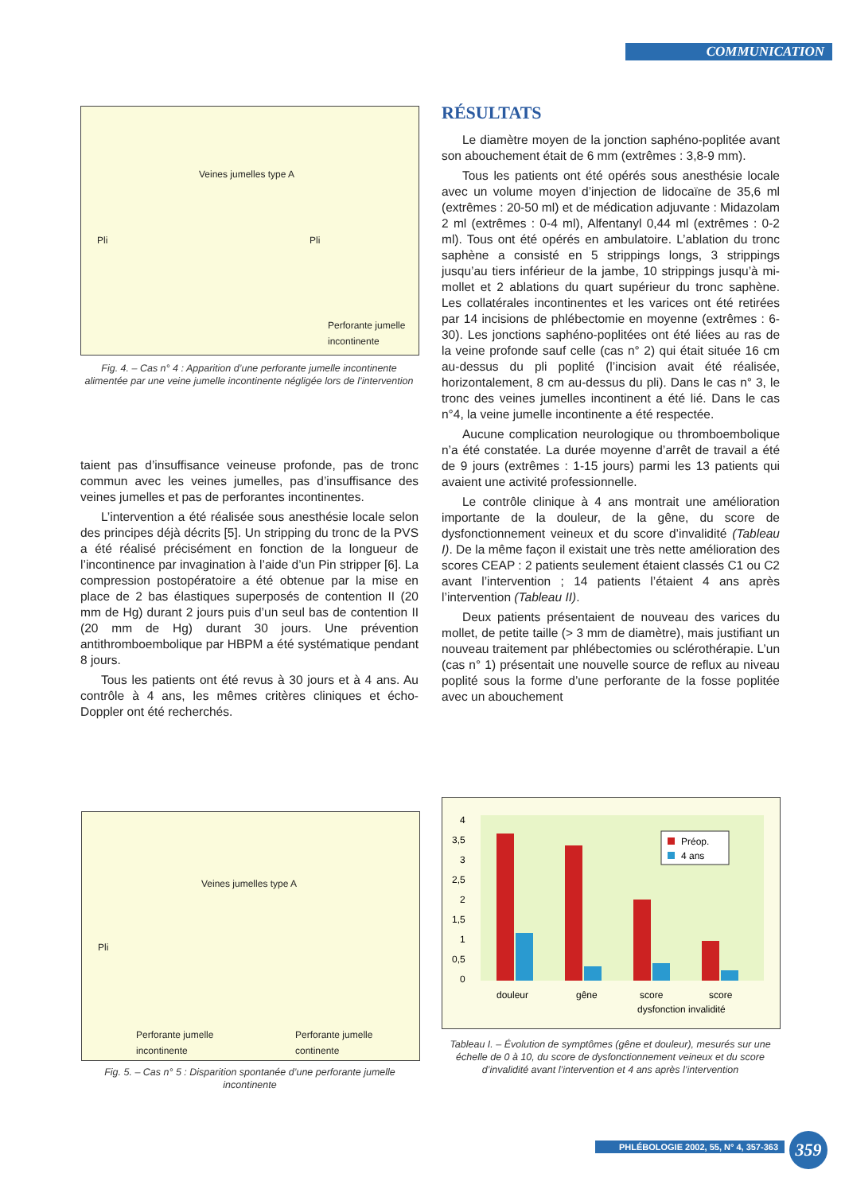COMMUNICATION
Veines jumelles type A
Pli Pli
Perforante jumelle
incontinente
Fig. 4. – Cas n° 4 : Apparition d’une perforante jumelle incontinente alimentée par une veine jumelle incontinente négligée lors de l’intervention
taient pas d’insuffisance veineuse profonde, pas de tronc commun avec les veines jumelles, pas d’insuffisance des veines jumelles et pas de perforantes incontinentes.
L’intervention a été réalisée sous anesthésie locale selon des principes déjà décrits [5]. Un stripping du tronc de la PVS a été réalisé précisément en fonction de la longueur de l’incontinence par invagination à l’aide d’un Pin stripper [6]. La compression postopératoire a été obtenue par la mise en place de 2 bas élastiques superposés de contention II (20 mm de Hg) durant 2 jours puis d’un seul bas de contention II (20 mm de Hg) durant 30 jours. Une prévention antithromboembolique par HBPM a été systématique pendant 8 jours.
Tous les patients ont été revus à 30 jours et à 4 ans. Au contrôle à 4 ans, les mêmes critères cliniques et écho-Doppler ont été recherchés.
RÉSULTATS
Le diamètre moyen de la jonction saphéno-poplitée avant son abouchement était de 6 mm (extrêmes : 3,8-9 mm).
Tous les patients ont été opérés sous anesthésie locale avec un volume moyen d’injection de lidocaïne de 35,6 ml (extrêmes : 20-50 ml) et de médication adjuvante : Midazolam 2 ml (extrêmes : 0-4 ml), Alfentanyl 0,44 ml (extrêmes : 0-2 ml). Tous ont été opérés en ambulatoire. L’ablation du tronc saphène a consisté en 5 strippings longs, 3 strippings jusqu’au tiers inférieur de la jambe, 10 strippings jusqu’à mi-mollet et 2 ablations du quart supérieur du tronc saphène. Les collatérales incontinentes et les varices ont été retirées par 14 incisions de phlébectomie en moyenne (extrêmes : 6-30). Les jonctions saphéno-poplitées ont été liées au ras de la veine profonde sauf celle (cas n° 2) qui était située 16 cm au-dessus du pli poplité (l’incision avait été réalisée, horizontalement, 8 cm au-dessus du pli). Dans le cas n° 3, le tronc des veines jumelles incontinent a été lié. Dans le cas n°4, la veine jumelle incontinente a été respectée.
Aucune complication neurologique ou thromboembolique n’a été constatée. La durée moyenne d’arrêt de travail a été de 9 jours (extrêmes : 1-15 jours) parmi les 13 patients qui avaient une activité professionnelle.
Le contrôle clinique à 4 ans montrait une amélioration importante de la douleur, de la gêne, du score de dysfonctionnement veineux et du score d’invalidité (Tableau I). De la même façon il existait une très nette amélioration des scores CEAP : 2 patients seulement étaient classés C1 ou C2 avant l’intervention ; 14 patients l’étaient 4 ans après l’intervention (Tableau II).
Deux patients présentaient de nouveau des varices du mollet, de petite taille (> 3 mm de diamètre), mais justifiant un nouveau traitement par phlébectomies ou sclérothérapie. L’un (cas n° 1) présentait une nouvelle source de reflux au niveau poplité sous la forme d’une perforante de la fosse poplitée avec un abouchement
Veines jumelles type A
Pli
Perforante jumelle
incontinente
Perforante jumelle
continente
Fig. 5. – Cas n° 5 : Disparition spontanée d’une perforante jumelle incontinente
Préop.
4 ans
4
3,5
3
2,5
2
1,5
1
0,5
0
douleur
gêne
score
score
dysfonction invalidité
Tableau I. – Évolution de symptômes (gêne et douleur), mesurés sur une échelle de 0 à 10, du score de dysfonctionnement veineux et du score d’invalidité avant l’intervention et 4 ans après l’intervention
PHLÉBOLOGIE 2002, 55, N° 4, 357-363
359